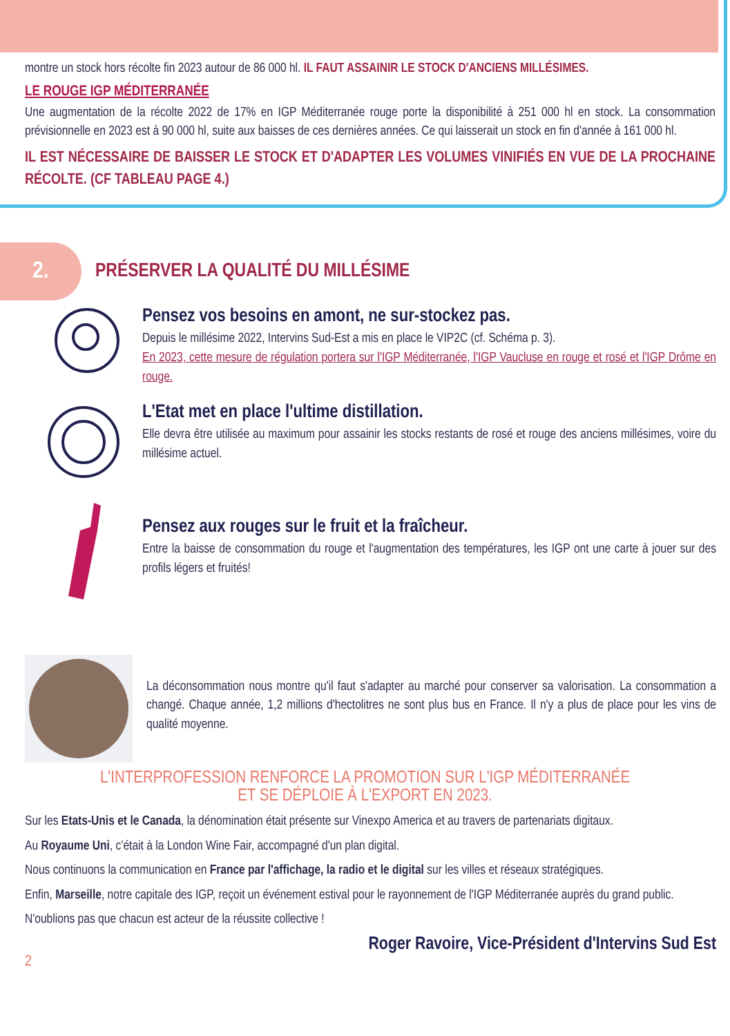montre un stock hors récolte fin 2023 autour de 86 000 hl. IL FAUT ASSAINIR LE STOCK D'ANCIENS MILLÉSIMES.
LE ROUGE IGP MÉDITERRANÉE
Une augmentation de la récolte 2022 de 17% en IGP Méditerranée rouge porte la disponibilité à 251 000 hl en stock. La consommation prévisionnelle en 2023 est à 90 000 hl, suite aux baisses de ces dernières années. Ce qui laisserait un stock en fin d'année à 161 000 hl.
IL EST NÉCESSAIRE DE BAISSER LE STOCK ET D'ADAPTER LES VOLUMES VINIFIÉS EN VUE DE LA PROCHAINE RÉCOLTE. (CF TABLEAU PAGE 4.)
2.
PRÉSERVER LA QUALITÉ DU MILLÉSIME
Pensez vos besoins en amont, ne sur-stockez pas.
Depuis le millésime 2022, Intervins Sud-Est a mis en place le VIP2C (cf. Schéma p. 3).
En 2023, cette mesure de régulation portera sur l'IGP Méditerranée, l'IGP Vaucluse en rouge et rosé et l'IGP Drôme en rouge.
L'Etat met en place l'ultime distillation.
Elle devra être utilisée au maximum pour assainir les stocks restants de rosé et rouge des anciens millésimes, voire du millésime actuel.
Pensez aux rouges sur le fruit et la fraîcheur.
Entre la baisse de consommation du rouge et l'augmentation des températures, les IGP ont une carte à jouer sur des profils légers et fruités!
La déconsommation nous montre qu'il faut s'adapter au marché pour conserver sa valorisation. La consommation a changé. Chaque année, 1,2 millions d'hectolitres ne sont plus bus en France. Il n'y a plus de place pour les vins de qualité moyenne.
L'INTERPROFESSION RENFORCE LA PROMOTION SUR L'IGP MÉDITERRANÉE
ET SE DÉPLOIE À L'EXPORT EN 2023.
Sur les Etats-Unis et le Canada, la dénomination était présente sur Vinexpo America et au travers de partenariats digitaux.
Au Royaume Uni, c'était à la London Wine Fair, accompagné d'un plan digital.
Nous continuons la communication en France par l'affichage, la radio et le digital sur les villes et réseaux stratégiques.
Enfin, Marseille, notre capitale des IGP, reçoit un événement estival pour le rayonnement de l'IGP Méditerranée auprès du grand public.
N'oublions pas que chacun est acteur de la réussite collective !
Roger Ravoire, Vice-Président d'Intervins Sud Est
2